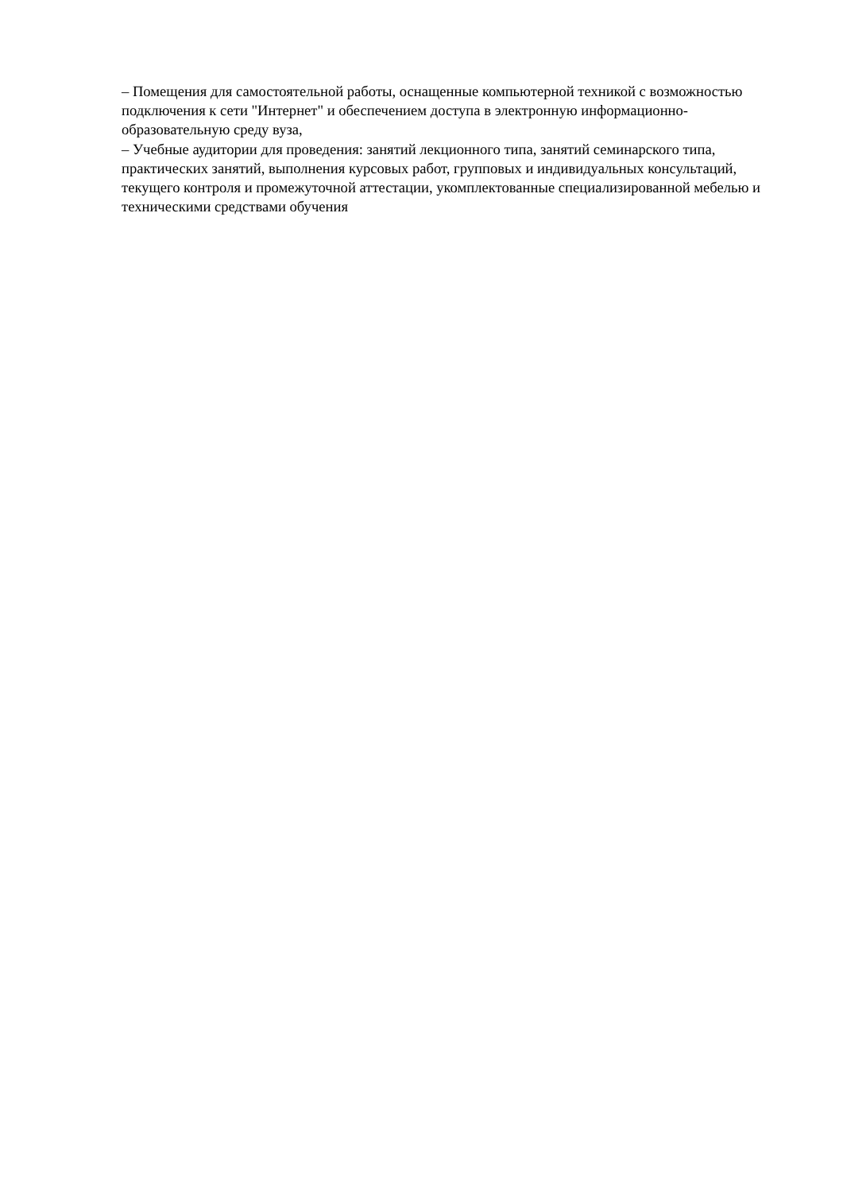– Помещения для самостоятельной работы, оснащенные компьютерной техникой с возможностью подключения к сети "Интернет" и обеспечением доступа в электронную информационно-образовательную среду вуза,
– Учебные аудитории для проведения: занятий лекционного типа, занятий семинарского типа, практических занятий, выполнения курсовых работ, групповых и индивидуальных консультаций, текущего контроля и промежуточной аттестации, укомплектованные специализированной мебелью и техническими средствами обучения